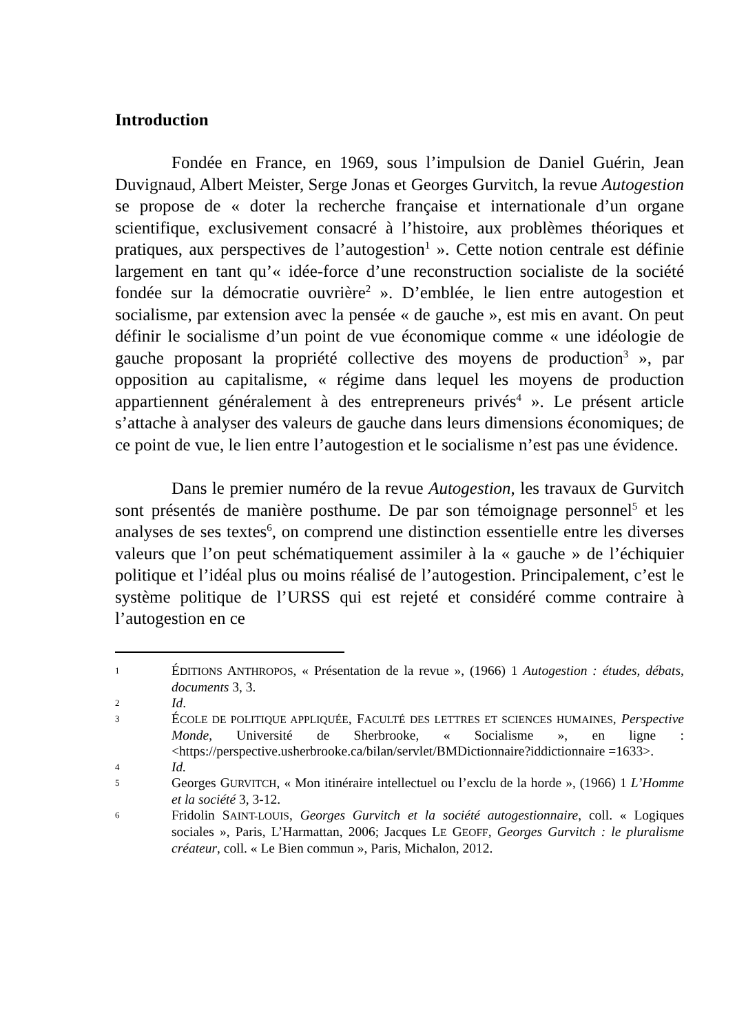Introduction
Fondée en France, en 1969, sous l’impulsion de Daniel Guérin, Jean Duvignaud, Albert Meister, Serge Jonas et Georges Gurvitch, la revue Autogestion se propose de « doter la recherche française et internationale d’un organe scientifique, exclusivement consacré à l’histoire, aux problèmes théoriques et pratiques, aux perspectives de l’autogestion<sup>1</sup> ». Cette notion centrale est définie largement en tant qu’« idée-force d’une reconstruction socialiste de la société fondée sur la démocratie ouvrière<sup>2</sup> ». D’emblée, le lien entre autogestion et socialisme, par extension avec la pensée « de gauche », est mis en avant. On peut définir le socialisme d’un point de vue économique comme « une idéologie de gauche proposant la propriété collective des moyens de production<sup>3</sup> », par opposition au capitalisme, « régime dans lequel les moyens de production appartiennent généralement à des entrepreneurs privés<sup>4</sup> ». Le présent article s’attache à analyser des valeurs de gauche dans leurs dimensions économiques; de ce point de vue, le lien entre l’autogestion et le socialisme n’est pas une évidence.
Dans le premier numéro de la revue Autogestion, les travaux de Gurvitch sont présentés de manière posthume. De par son témoignage personnel<sup>5</sup> et les analyses de ses textes<sup>6</sup>, on comprend une distinction essentielle entre les diverses valeurs que l’on peut schématiquement assimiler à la « gauche » de l’échiquier politique et l’idéal plus ou moins réalisé de l’autogestion. Principalement, c’est le système politique de l’URSS qui est rejeté et considéré comme contraire à l’autogestion en ce
1 ÉDITIONS ANTHROPOS, « Présentation de la revue », (1966) 1 Autogestion : études, débats, documents 3, 3.
2 Id.
3 ÉCOLE DE POLITIQUE APPLIQUÉE, FACULTÉ DES LETTRES ET SCIENCES HUMAINES, Perspective Monde, Université de Sherbrooke, « Socialisme », en ligne : <https://perspective.usherbrooke.ca/bilan/servlet/BMDictionnaire?iddictionnaire =1633>.
4 Id.
5 Georges GURVITCH, « Mon itinéraire intellectuel ou l’exclu de la horde », (1966) 1 L’Homme et la société 3, 3-12.
6 Fridolin SAINT-LOUIS, Georges Gurvitch et la société autogestionnaire, coll. « Logiques sociales », Paris, L’Harmattan, 2006; Jacques LE GEOFF, Georges Gurvitch : le pluralisme créateur, coll. « Le Bien commun », Paris, Michalon, 2012.